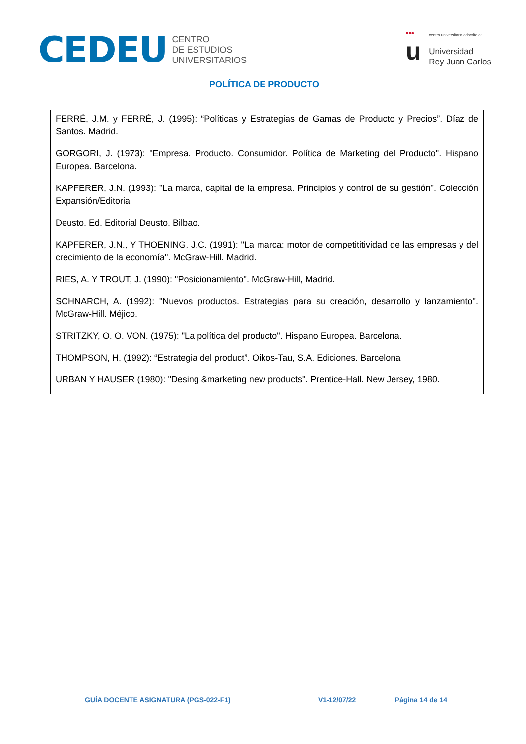CEDEU
CENTRO
DE ESTUDIOS
UNIVERSITARIOS
•••
u
centro universitario adscrito a:
Universidad
Rey Juan Carlos
POLÍTICA DE PRODUCTO
| FERRÉ, J.M. y FERRÉ, J. (1995): “Políticas y Estrategias de Gamas de Producto y Precios”. Díaz de Santos. Madrid. GORGORI, J. (1973): "Empresa. Producto. Consumidor. Política de Marketing del Producto". Hispano Europea. Barcelona. KAPFERER, J.N. (1993): "La marca, capital de la empresa. Principios y control de su gestión". Colección Expansión/Editorial Deusto. Ed. Editorial Deusto. Bilbao. KAPFERER, J.N., Y THOENING, J.C. (1991): "La marca: motor de competititividad de las empresas y del crecimiento de la economía". McGraw-Hill. Madrid. RIES, A. Y TROUT, J. (1990): "Posicionamiento". McGraw-Hill, Madrid. SCHNARCH, A. (1992): "Nuevos productos. Estrategias para su creación, desarrollo y lanzamiento". McGraw-Hill. Méjico. STRITZKY, O. O. VON. (1975): "La política del producto". Hispano Europea. Barcelona. THOMPSON, H. (1992): “Estrategia del product”. Oikos-Tau, S.A. Ediciones. Barcelona URBAN Y HAUSER (1980): "Desing &marketing new products". Prentice-Hall. New Jersey, 1980. |
GUÍA DOCENTE ASIGNATURA (PGS-022-F1) V1-12/07/22 Página 14 de 14